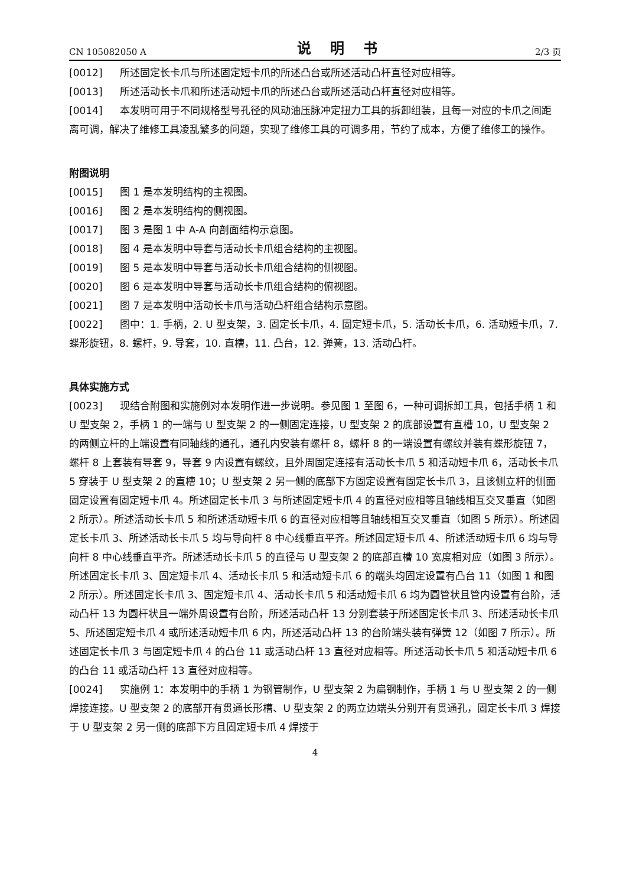CN 105082050 A 说 明 书 2/3 页
[0012] 所述固定长卡爪与所述固定短卡爪的所述凸台或所述活动凸杆直径对应相等。
[0013] 所述活动长卡爪和所述活动短卡爪的所述凸台或所述活动凸杆直径对应相等。
[0014] 本发明可用于不同规格型号孔径的风动油压脉冲定扭力工具的拆卸组装，且每一对应的卡爪之间距离可调，解决了维修工具凌乱繁多的问题，实现了维修工具的可调多用，节约了成本，方便了维修工的操作。
附图说明
[0015] 图 1 是本发明结构的主视图。
[0016] 图 2 是本发明结构的侧视图。
[0017] 图 3 是图 1 中 A-A 向剖面结构示意图。
[0018] 图 4 是本发明中导套与活动长卡爪组合结构的主视图。
[0019] 图 5 是本发明中导套与活动长卡爪组合结构的侧视图。
[0020] 图 6 是本发明中导套与活动长卡爪组合结构的俯视图。
[0021] 图 7 是本发明中活动长卡爪与活动凸杆组合结构示意图。
[0022] 图中：1. 手柄，2. U 型支架，3. 固定长卡爪，4. 固定短卡爪，5. 活动长卡爪，6. 活动短卡爪，7. 蝶形旋钮，8. 螺杆，9. 导套，10. 直槽，11. 凸台，12. 弹簧，13. 活动凸杆。
具体实施方式
[0023] 现结合附图和实施例对本发明作进一步说明。参见图 1 至图 6，一种可调拆卸工具，包括手柄 1 和 U 型支架 2，手柄 1 的一端与 U 型支架 2 的一侧固定连接，U 型支架 2 的底部设置有直槽 10，U 型支架 2 的两侧立杆的上端设置有同轴线的通孔，通孔内安装有螺杆 8，螺杆 8 的一端设置有螺纹并装有蝶形旋钮 7，螺杆 8 上套装有导套 9，导套 9 内设置有螺纹，且外周固定连接有活动长卡爪 5 和活动短卡爪 6，活动长卡爪 5 穿装于 U 型支架 2 的直槽 10；U 型支架 2 另一侧的底部下方固定设置有固定长卡爪 3，且该侧立杆的侧面固定设置有固定短卡爪 4。所述固定长卡爪 3 与所述固定短卡爪 4 的直径对应相等且轴线相互交叉垂直（如图 2 所示）。所述活动长卡爪 5 和所述活动短卡爪 6 的直径对应相等且轴线相互交叉垂直（如图 5 所示）。所述固定长卡爪 3、所述活动长卡爪 5 均与导向杆 8 中心线垂直平齐。所述固定短卡爪 4、所述活动短卡爪 6 均与导向杆 8 中心线垂直平齐。所述活动长卡爪 5 的直径与 U 型支架 2 的底部直槽 10 宽度相对应（如图 3 所示）。所述固定长卡爪 3、固定短卡爪 4、活动长卡爪 5 和活动短卡爪 6 的端头均固定设置有凸台 11（如图 1 和图 2 所示）。所述固定长卡爪 3、固定短卡爪 4、活动长卡爪 5 和活动短卡爪 6 均为圆管状且管内设置有台阶，活动凸杆 13 为圆杆状且一端外周设置有台阶，所述活动凸杆 13 分别套装于所述固定长卡爪 3、所述活动长卡爪 5、所述固定短卡爪 4 或所述活动短卡爪 6 内，所述活动凸杆 13 的台阶端头装有弹簧 12（如图 7 所示）。所述固定长卡爪 3 与固定短卡爪 4 的凸台 11 或活动凸杆 13 直径对应相等。所述活动长卡爪 5 和活动短卡爪 6 的凸台 11 或活动凸杆 13 直径对应相等。
[0024] 实施例 1：本发明中的手柄 1 为钢管制作，U 型支架 2 为扁钢制作，手柄 1 与 U 型支架 2 的一侧焊接连接。U 型支架 2 的底部开有贯通长形槽、U 型支架 2 的两立边端头分别开有贯通孔，固定长卡爪 3 焊接于 U 型支架 2 另一侧的底部下方且固定短卡爪 4 焊接于
4